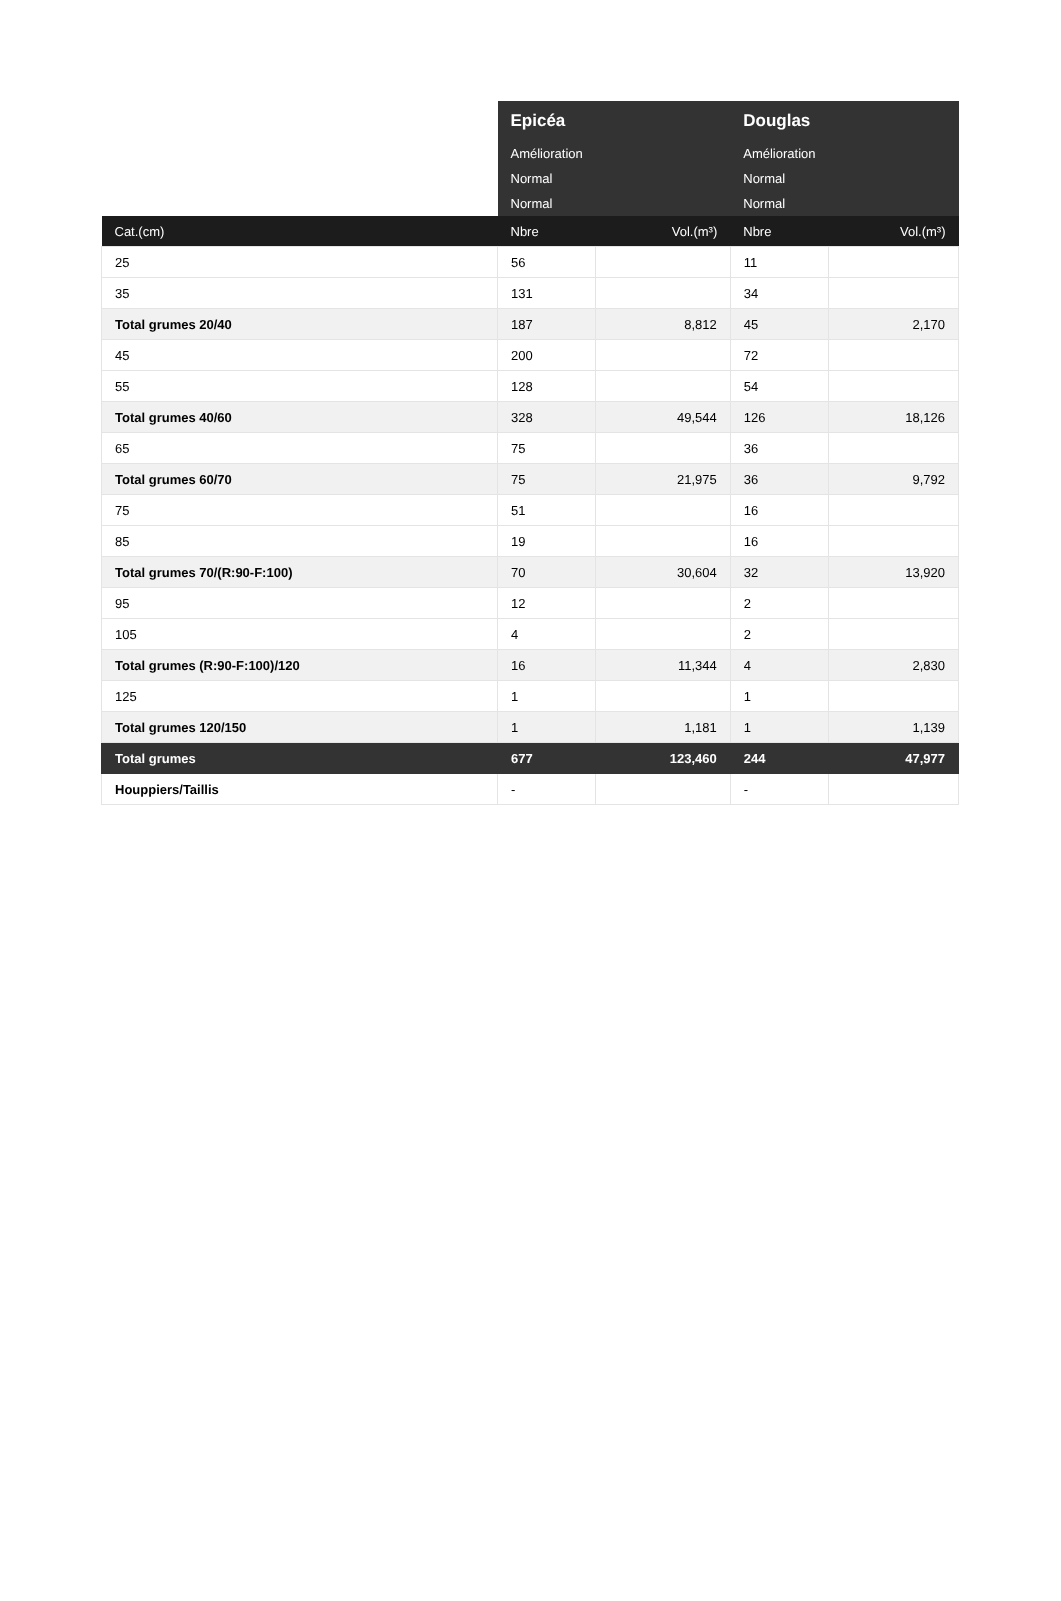| | Epicéa | | Douglas | |
| --- | --- | --- | --- | --- |
| | Amélioration | | Amélioration | |
| | Normal | | Normal | |
| | Normal | | Normal | |
| Cat.(cm) | Nbre | Vol.(m³) | Nbre | Vol.(m³) |
| 25 | 56 | | 11 | |
| 35 | 131 | | 34 | |
| Total grumes 20/40 | 187 | 8,812 | 45 | 2,170 |
| 45 | 200 | | 72 | |
| 55 | 128 | | 54 | |
| Total grumes 40/60 | 328 | 49,544 | 126 | 18,126 |
| 65 | 75 | | 36 | |
| Total grumes 60/70 | 75 | 21,975 | 36 | 9,792 |
| 75 | 51 | | 16 | |
| 85 | 19 | | 16 | |
| Total grumes 70/(R:90-F:100) | 70 | 30,604 | 32 | 13,920 |
| 95 | 12 | | 2 | |
| 105 | 4 | | 2 | |
| Total grumes (R:90-F:100)/120 | 16 | 11,344 | 4 | 2,830 |
| 125 | 1 | | 1 | |
| Total grumes 120/150 | 1 | 1,181 | 1 | 1,139 |
| Total grumes | 677 | 123,460 | 244 | 47,977 |
| Houppiers/Taillis | - | | - | |